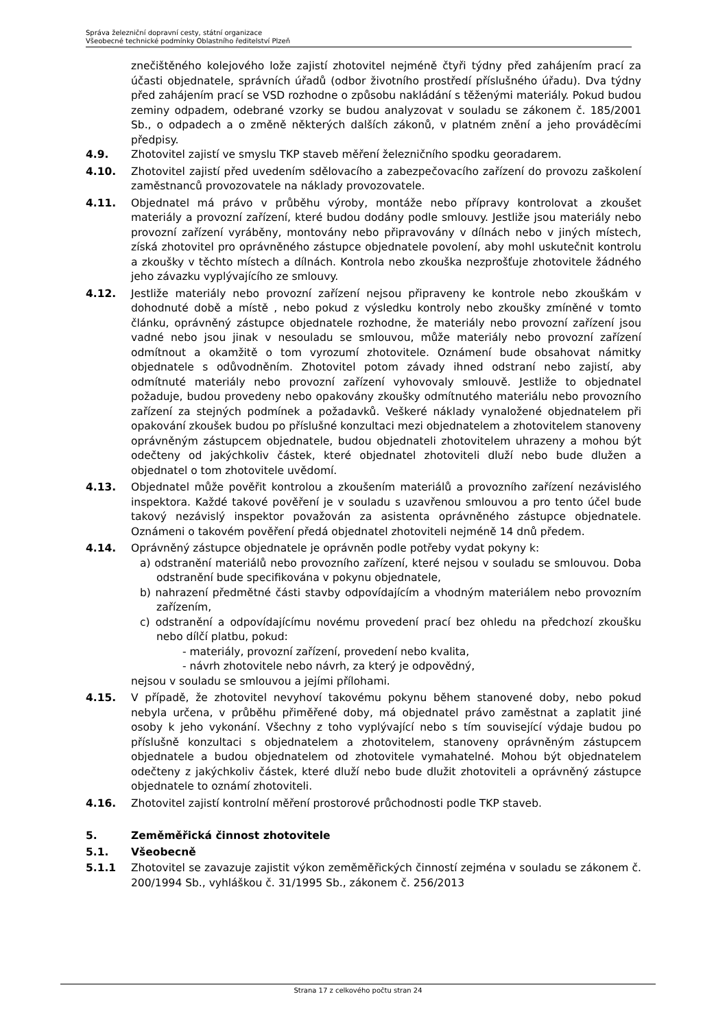Správa železniční dopravní cesty, státní organizace
Všeobecné technické podmínky Oblastního ředitelství Plzeň
znečištěného kolejového lože zajistí zhotovitel nejméně čtyři týdny před zahájením prací za účasti objednatele, správních úřadů (odbor životního prostředí příslušného úřadu). Dva týdny před zahájením prací se VSD rozhodne o způsobu nakládání s těženými materiály. Pokud budou zeminy odpadem, odebrané vzorky se budou analyzovat v souladu se zákonem č. 185/2001 Sb., o odpadech a o změně některých dalších zákonů, v platném znění a jeho prováděcími předpisy.
4.9. Zhotovitel zajistí ve smyslu TKP staveb měření železničního spodku georadarem.
4.10. Zhotovitel zajistí před uvedením sdělovacího a zabezpečovacího zařízení do provozu zaškolení zaměstnanců provozovatele na náklady provozovatele.
4.11. Objednatel má právo v průběhu výroby, montáže nebo přípravy kontrolovat a zkoušet materiály a provozní zařízení, které budou dodány podle smlouvy. Jestliže jsou materiály nebo provozní zařízení vyráběny, montovány nebo připravovány v dílnách nebo v jiných místech, získá zhotovitel pro oprávněného zástupce objednatele povolení, aby mohl uskutečnit kontrolu a zkoušky v těchto místech a dílnách. Kontrola nebo zkouška nezprošťuje zhotovitele žádného jeho závazku vyplývajícího ze smlouvy.
4.12. Jestliže materiály nebo provozní zařízení nejsou připraveny ke kontrole nebo zkouškám v dohodnuté době a místě , nebo pokud z výsledku kontroly nebo zkoušky zmíněné v tomto článku, oprávněný zástupce objednatele rozhodne, že materiály nebo provozní zařízení jsou vadné nebo jsou jinak v nesouladu se smlouvou, může materiály nebo provozní zařízení odmítnout a okamžitě o tom vyrozumí zhotovitele. Oznámení bude obsahovat námitky objednatele s odůvodněním. Zhotovitel potom závady ihned odstraní nebo zajistí, aby odmítnuté materiály nebo provozní zařízení vyhovovaly smlouvě. Jestliže to objednatel požaduje, budou provedeny nebo opakovány zkoušky odmítnutého materiálu nebo provozního zařízení za stejných podmínek a požadavků. Veškeré náklady vynaložené objednatelem při opakování zkoušek budou po příslušné konzultaci mezi objednatelem a zhotovitelem stanoveny oprávněným zástupcem objednatele, budou objednateli zhotovitelem uhrazeny a mohou být odečteny od jakýchkoliv částek, které objednatel zhotoviteli dluží nebo bude dlužen a objednatel o tom zhotovitele uvědomí.
4.13. Objednatel může pověřit kontrolou a zkoušením materiálů a provozního zařízení nezávislého inspektora. Každé takové pověření je v souladu s uzavřenou smlouvou a pro tento účel bude takový nezávislý inspektor považován za asistenta oprávněného zástupce objednatele. Oznámeni o takovém pověření předá objednatel zhotoviteli nejméně 14 dnů předem.
4.14. Oprávněný zástupce objednatele je oprávněn podle potřeby vydat pokyny k:
a) odstranění materiálů nebo provozního zařízení, které nejsou v souladu se smlouvou. Doba odstranění bude specifikována v pokynu objednatele,
b) nahrazení předmětné části stavby odpovídajícím a vhodným materiálem nebo provozním zařízením,
c) odstranění a odpovídajícímu novému provedení prací bez ohledu na předchozí zkoušku nebo dílčí platbu, pokud:
- materiály, provozní zařízení, provedení nebo kvalita,
- návrh zhotovitele nebo návrh, za který je odpovědný,
nejsou v souladu se smlouvou a jejími přílohami.
4.15. V případě, že zhotovitel nevyhoví takovému pokynu během stanovené doby, nebo pokud nebyla určena, v průběhu přiměřené doby, má objednatel právo zaměstnat a zaplatit jiné osoby k jeho vykonání. Všechny z toho vyplývající nebo s tím související výdaje budou po příslušně konzultaci s objednatelem a zhotovitelem, stanoveny oprávněným zástupcem objednatele a budou objednatelem od zhotovitele vymahatelné. Mohou být objednatelem odečteny z jakýchkoliv částek, které dluží nebo bude dlužit zhotoviteli a oprávněný zástupce objednatele to oznámí zhotoviteli.
4.16. Zhotovitel zajistí kontrolní měření prostorové průchodnosti podle TKP staveb.
5. Zeměměřická činnost zhotovitele
5.1. Všeobecně
5.1.1 Zhotovitel se zavazuje zajistit výkon zeměměřických činností zejména v souladu se zákonem č. 200/1994 Sb., vyhláškou č. 31/1995 Sb., zákonem č. 256/2013
Strana 17 z celkového počtu stran 24